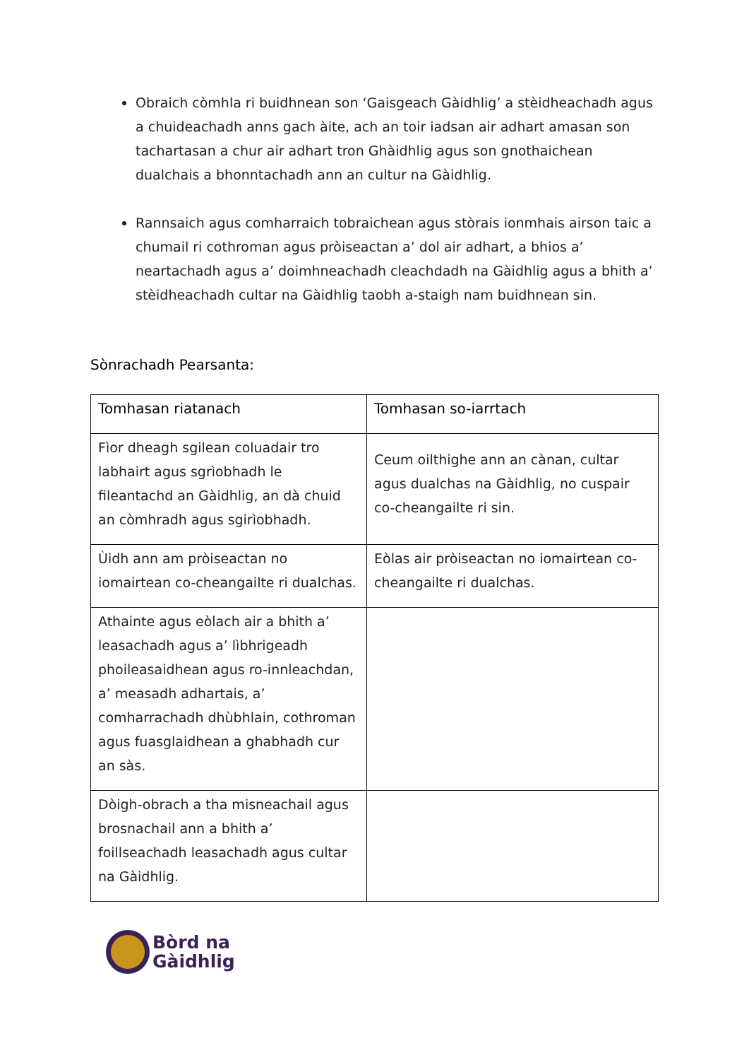Obraich còmhla ri buidhnean son ‘Gaisgeach Gàidhlig’ a stèidheachadh agus a chuideachadh anns gach àite, ach an toir iadsan air adhart amasan son tachartasan a chur air adhart tron Ghàidhlig agus son gnothaichean dualchais a bhonntachadh ann an cultur na Gàidhlig.
Rannsaich agus comharraich tobraichean agus stòrais ionmhais airson taic a chumail ri cothroman agus pròiseactan a’ dol air adhart, a bhios a’ neartachadh agus a’ doimhneachadh cleachdadh na Gàidhlig agus a bhith a’ stèidheachadh cultar na Gàidhlig taobh a-staigh nam buidhnean sin.
Sònrachadh Pearsanta:
| Tomhasan riatanach | Tomhasan so-iarrtach |
| --- | --- |
| Fìor dheagh sgilean coluadair tro labhairt agus sgrìobhadh le fileantachd an Gàidhlig, an dà chuid an còmhradh agus sgirìobhadh. | Ceum oilthighe ann an cànan, cultar agus dualchas na Gàidhlig, no cuspair co-cheangailte ri sin. |
| Ùidh ann am pròiseactan no iomairtean co-cheangailte ri dualchas. | Eòlas air pròiseactan no iomairtean co-cheangailte ri dualchas. |
| Athainte agus eòlach air a bhith a’ leasachadh agus a’ lìbhrigeadh phoileasaidhean agus ro-innleachdan, a’ measadh adhartais, a’ comharrachadh dhùbhlain, cothroman agus fuasglaidhean a ghabhadh cur an sàs. | |
| Dòigh-obrach a tha misneachail agus brosnachail ann a bhith a’ foillseachadh leasachadh agus cultar na Gàidhlig. | |
Bòrd na
Gàidhlig